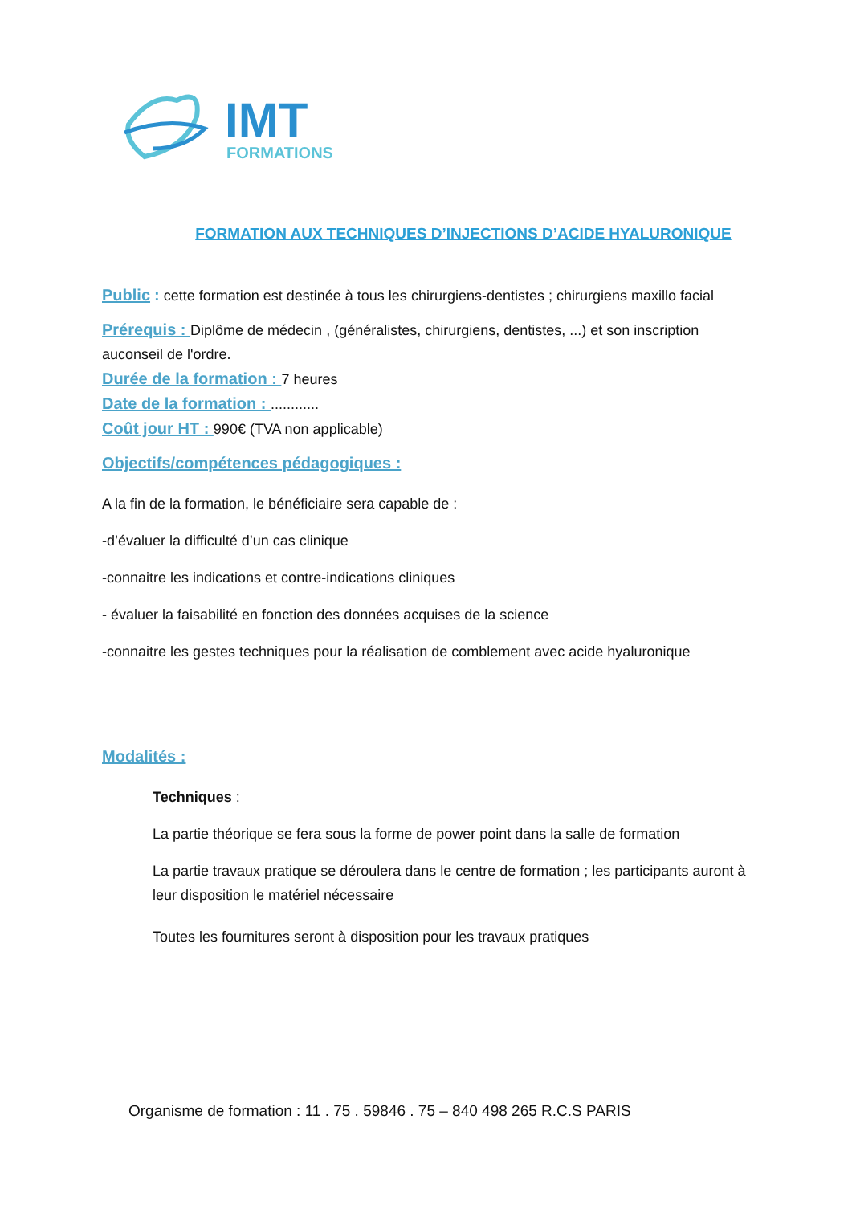IMT
FORMATIONS
FORMATION AUX TECHNIQUES D’INJECTIONS D’ACIDE HYALURONIQUE
Public : cette formation est destinée à tous les chirurgiens-dentistes ; chirurgiens maxillo facial
Prérequis : Diplôme de médecin , (généralistes, chirurgiens, dentistes, ...) et son inscription auconseil de l'ordre.
Durée de la formation : 7 heures
Date de la formation : ............
Coût jour HT : 990€ (TVA non applicable)
Objectifs/compétences pédagogiques :
A la fin de la formation, le bénéficiaire sera capable de :
-d’évaluer la difficulté d’un cas clinique
-connaitre les indications et contre-indications cliniques
- évaluer la faisabilité en fonction des données acquises de la science
-connaitre les gestes techniques pour la réalisation de comblement avec acide hyaluronique
Modalités :
Techniques :
La partie théorique se fera sous la forme de power point dans la salle de formation
La partie travaux pratique se déroulera dans le centre de formation ; les participants auront à leur disposition le matériel nécessaire
Toutes les fournitures seront à disposition pour les travaux pratiques
Organisme de formation : 11 . 75 . 59846 . 75 – 840 498 265 R.C.S PARIS